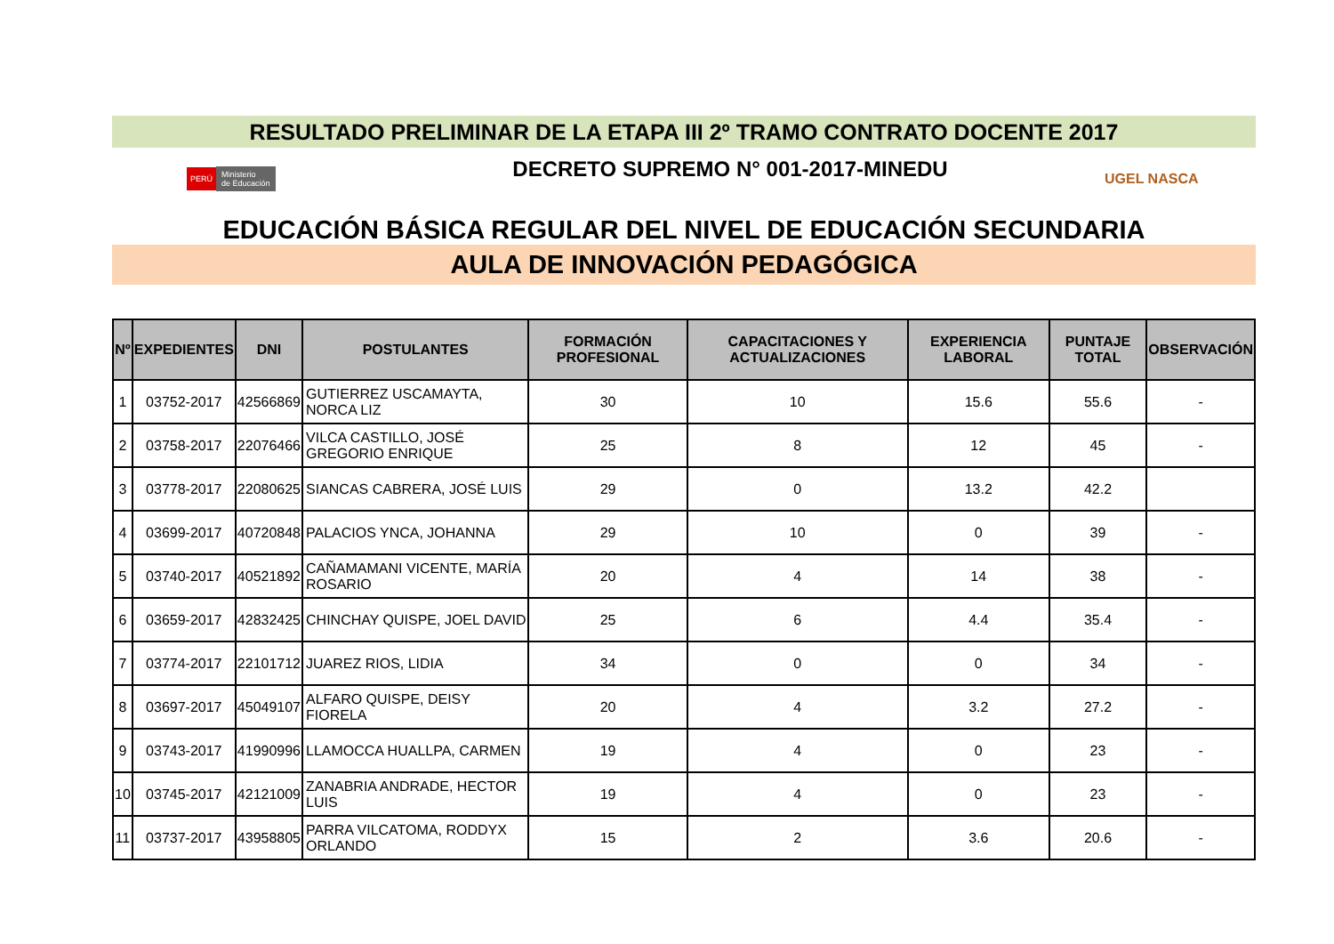RESULTADO PRELIMINAR DE LA ETAPA III 2º TRAMO CONTRATO DOCENTE 2017
PERÚ Ministerio
de Educación
DECRETO SUPREMO N° 001-2017-MINEDU
UGEL NASCA
EDUCACIÓN BÁSICA REGULAR DEL NIVEL DE EDUCACIÓN SECUNDARIA
AULA DE INNOVACIÓN PEDAGÓGICA
| Nº | EXPEDIENTES | DNI | POSTULANTES | FORMACIÓN PROFESIONAL | CAPACITACIONES Y ACTUALIZACIONES | EXPERIENCIA LABORAL | PUNTAJE TOTAL | OBSERVACIÓN |
| --- | --- | --- | --- | --- | --- | --- | --- | --- |
| 1 | 03752-2017 | 42566869 | GUTIERREZ USCAMAYTA, NORCA LIZ | 30 | 10 | 15.6 | 55.6 | - |
| 2 | 03758-2017 | 22076466 | VILCA CASTILLO, JOSÉ GREGORIO ENRIQUE | 25 | 8 | 12 | 45 | - |
| 3 | 03778-2017 | 22080625 | SIANCAS CABRERA, JOSÉ LUIS | 29 | 0 | 13.2 | 42.2 | |
| 4 | 03699-2017 | 40720848 | PALACIOS YNCA, JOHANNA | 29 | 10 | 0 | 39 | - |
| 5 | 03740-2017 | 40521892 | CAÑAMAMANI VICENTE, MARÍA ROSARIO | 20 | 4 | 14 | 38 | - |
| 6 | 03659-2017 | 42832425 | CHINCHAY QUISPE, JOEL DAVID | 25 | 6 | 4.4 | 35.4 | - |
| 7 | 03774-2017 | 22101712 | JUAREZ RIOS, LIDIA | 34 | 0 | 0 | 34 | - |
| 8 | 03697-2017 | 45049107 | ALFARO QUISPE, DEISY FIORELA | 20 | 4 | 3.2 | 27.2 | - |
| 9 | 03743-2017 | 41990996 | LLAMOCCA HUALLPA, CARMEN | 19 | 4 | 0 | 23 | - |
| 10 | 03745-2017 | 42121009 | ZANABRIA ANDRADE, HECTOR LUIS | 19 | 4 | 0 | 23 | - |
| 11 | 03737-2017 | 43958805 | PARRA VILCATOMA, RODDYX ORLANDO | 15 | 2 | 3.6 | 20.6 | - |